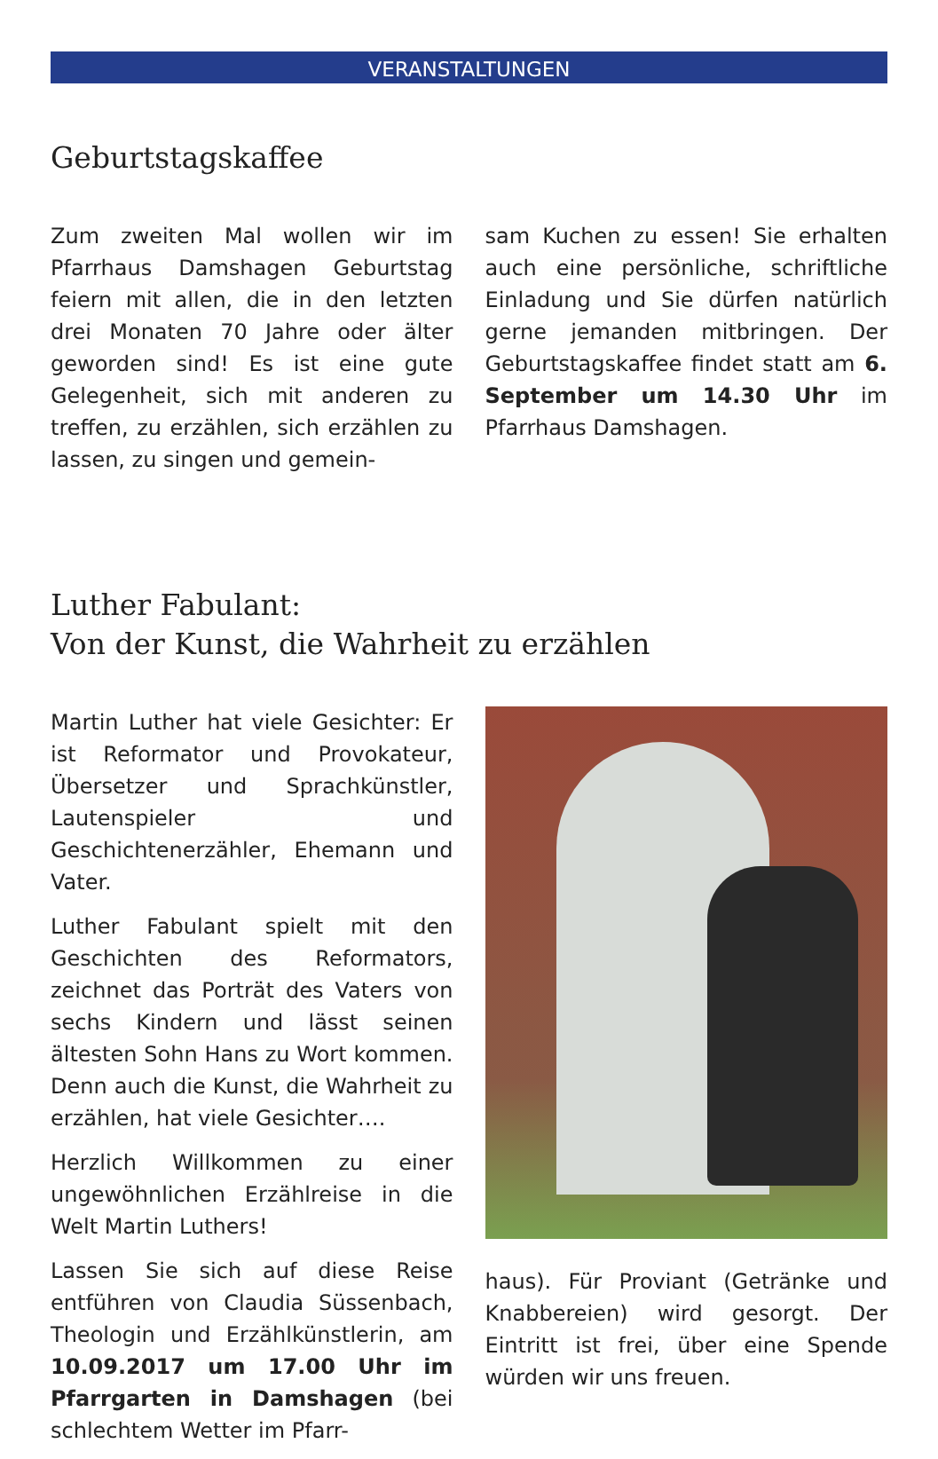VERANSTALTUNGEN
Geburtstagskaffee
Zum zweiten Mal wollen wir im Pfarrhaus Damshagen Geburtstag feiern mit allen, die in den letzten drei Monaten 70 Jahre oder älter geworden sind! Es ist eine gute Gelegenheit, sich mit anderen zu treffen, zu erzählen, sich erzählen zu lassen, zu singen und gemein-
sam Kuchen zu essen! Sie erhalten auch eine persönliche, schriftliche Einladung und Sie dürfen natürlich gerne jemanden mitbringen. Der Geburtstagskaffee findet statt am 6. September um 14.30 Uhr im Pfarrhaus Damshagen.
Luther Fabulant:
Von der Kunst, die Wahrheit zu erzählen
Martin Luther hat viele Gesichter: Er ist Reformator und Provokateur, Übersetzer und Sprachkünstler, Lautenspieler und Geschichtenerzähler, Ehemann und Vater.
Luther Fabulant spielt mit den Geschichten des Reformators, zeichnet das Porträt des Vaters von sechs Kindern und lässt seinen ältesten Sohn Hans zu Wort kommen. Denn auch die Kunst, die Wahrheit zu erzählen, hat viele Gesichter….
Herzlich Willkommen zu einer ungewöhnlichen Erzählreise in die Welt Martin Luthers!
Lassen Sie sich auf diese Reise entführen von Claudia Süssenbach, Theologin und Erzählkünstlerin, am 10.09.2017 um 17.00 Uhr im Pfarrgarten in Damshagen (bei schlechtem Wetter im Pfarr-
haus). Für Proviant (Getränke und Knabbereien) wird gesorgt. Der Eintritt ist frei, über eine Spende würden wir uns freuen.